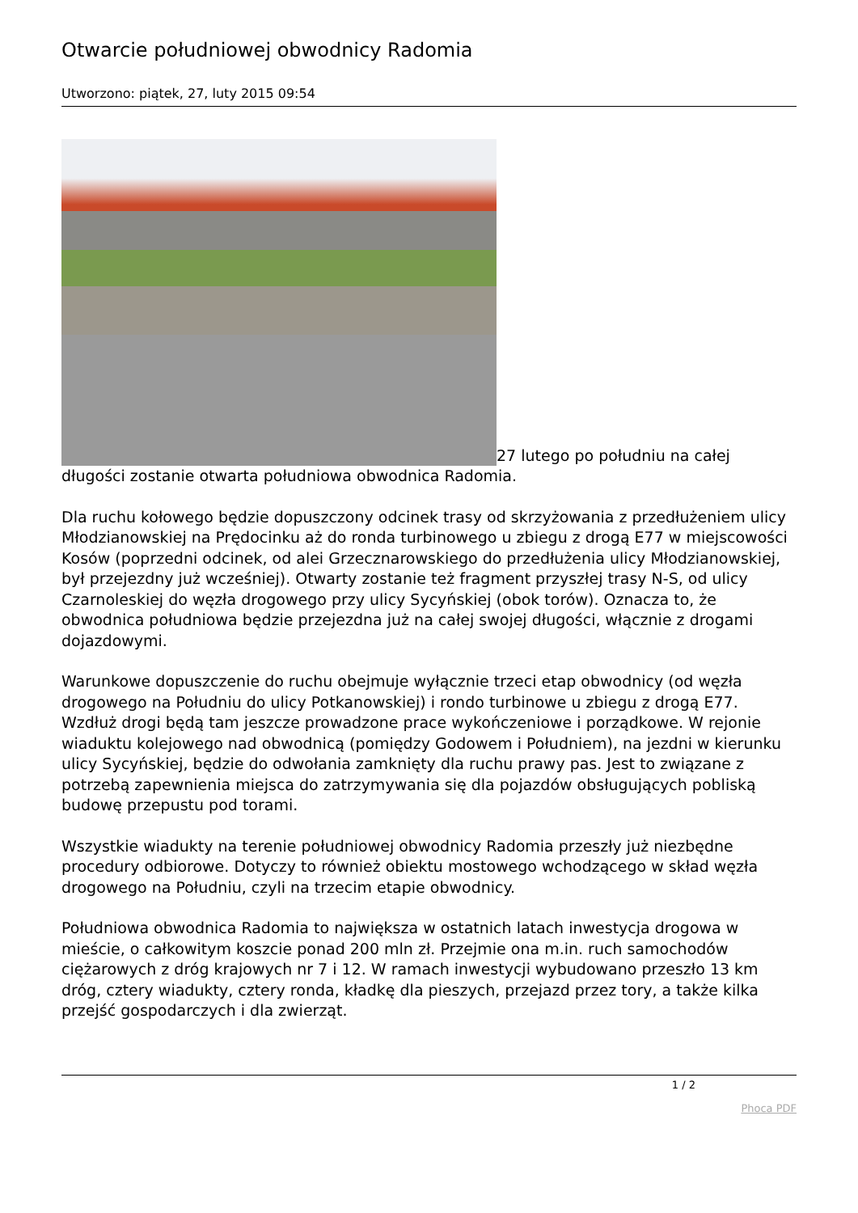Otwarcie południowej obwodnicy Radomia
Utworzono: piątek, 27, luty 2015 09:54
27 lutego po południu na całej długości zostanie otwarta południowa obwodnica Radomia.
Dla ruchu kołowego będzie dopuszczony odcinek trasy od skrzyżowania z przedłużeniem ulicy Młodzianowskiej na Prędocinku aż do ronda turbinowego u zbiegu z drogą E77 w miejscowości Kosów (poprzedni odcinek, od alei Grzecznarowskiego do przedłużenia ulicy Młodzianowskiej, był przejezdny już wcześniej). Otwarty zostanie też fragment przyszłej trasy N-S, od ulicy Czarnoleskiej do węzła drogowego przy ulicy Sycyńskiej (obok torów). Oznacza to, że obwodnica południowa będzie przejezdna już na całej swojej długości, włącznie z drogami dojazdowymi.
Warunkowe dopuszczenie do ruchu obejmuje wyłącznie trzeci etap obwodnicy (od węzła drogowego na Południu do ulicy Potkanowskiej) i rondo turbinowe u zbiegu z drogą E77. Wzdłuż drogi będą tam jeszcze prowadzone prace wykończeniowe i porządkowe. W rejonie wiaduktu kolejowego nad obwodnicą (pomiędzy Godowem i Południem), na jezdni w kierunku ulicy Sycyńskiej, będzie do odwołania zamknięty dla ruchu prawy pas. Jest to związane z potrzebą zapewnienia miejsca do zatrzymywania się dla pojazdów obsługujących pobliską budowę przepustu pod torami.
Wszystkie wiadukty na terenie południowej obwodnicy Radomia przeszły już niezbędne procedury odbiorowe. Dotyczy to również obiektu mostowego wchodzącego w skład węzła drogowego na Południu, czyli na trzecim etapie obwodnicy.
Południowa obwodnica Radomia to największa w ostatnich latach inwestycja drogowa w mieście, o całkowitym koszcie ponad 200 mln zł. Przejmie ona m.in. ruch samochodów ciężarowych z dróg krajowych nr 7 i 12. W ramach inwestycji wybudowano przeszło 13 km dróg, cztery wiadukty, cztery ronda, kładkę dla pieszych, przejazd przez tory, a także kilka przejść gospodarczych i dla zwierząt.
1 / 2
Phoca PDF